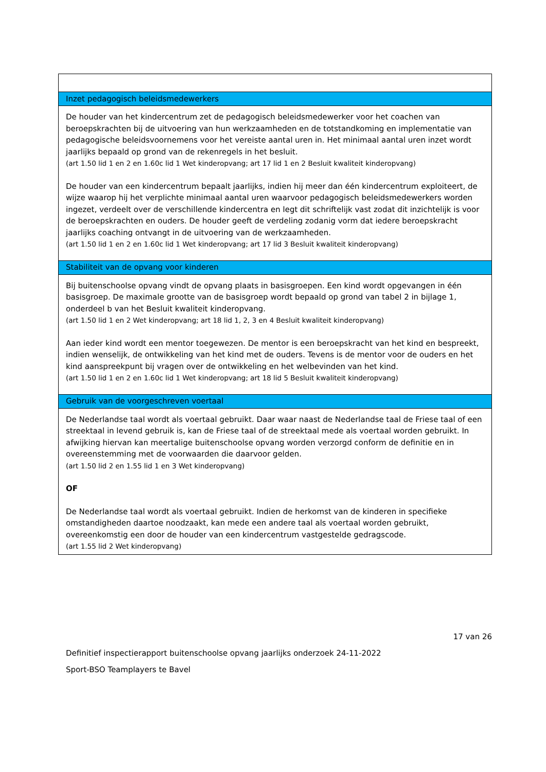| Inzet pedagogisch beleidsmedewerkers |
| De houder van het kindercentrum zet de pedagogisch beleidsmedewerker voor het coachen van beroepskrachten bij de uitvoering van hun werkzaamheden en de totstandkoming en implementatie van pedagogische beleidsvoornemens voor het vereiste aantal uren in. Het minimaal aantal uren inzet wordt jaarlijks bepaald op grond van de rekenregels in het besluit. (art 1.50 lid 1 en 2 en 1.60c lid 1 Wet kinderopvang; art 17 lid 1 en 2 Besluit kwaliteit kinderopvang) De houder van een kindercentrum bepaalt jaarlijks, indien hij meer dan één kindercentrum exploiteert, de wijze waarop hij het verplichte minimaal aantal uren waarvoor pedagogisch beleidsmedewerkers worden ingezet, verdeelt over de verschillende kindercentra en legt dit schriftelijk vast zodat dit inzichtelijk is voor de beroepskrachten en ouders. De houder geeft de verdeling zodanig vorm dat iedere beroepskracht jaarlijks coaching ontvangt in de uitvoering van de werkzaamheden. (art 1.50 lid 1 en 2 en 1.60c lid 1 Wet kinderopvang; art 17 lid 3 Besluit kwaliteit kinderopvang) |
| Stabiliteit van de opvang voor kinderen |
| Bij buitenschoolse opvang vindt de opvang plaats in basisgroepen. Een kind wordt opgevangen in één basisgroep. De maximale grootte van de basisgroep wordt bepaald op grond van tabel 2 in bijlage 1, onderdeel b van het Besluit kwaliteit kinderopvang. (art 1.50 lid 1 en 2 Wet kinderopvang; art 18 lid 1, 2, 3 en 4 Besluit kwaliteit kinderopvang) Aan ieder kind wordt een mentor toegewezen. De mentor is een beroepskracht van het kind en bespreekt, indien wenselijk, de ontwikkeling van het kind met de ouders. Tevens is de mentor voor de ouders en het kind aanspreekpunt bij vragen over de ontwikkeling en het welbevinden van het kind. (art 1.50 lid 1 en 2 en 1.60c lid 1 Wet kinderopvang; art 18 lid 5 Besluit kwaliteit kinderopvang) |
| Gebruik van de voorgeschreven voertaal |
| De Nederlandse taal wordt als voertaal gebruikt. Daar waar naast de Nederlandse taal de Friese taal of een streektaal in levend gebruik is, kan de Friese taal of de streektaal mede als voertaal worden gebruikt. In afwijking hiervan kan meertalige buitenschoolse opvang worden verzorgd conform de definitie en in overeenstemming met de voorwaarden die daarvoor gelden. (art 1.50 lid 2 en 1.55 lid 1 en 3 Wet kinderopvang) OF De Nederlandse taal wordt als voertaal gebruikt. Indien de herkomst van de kinderen in specifieke omstandigheden daartoe noodzaakt, kan mede een andere taal als voertaal worden gebruikt, overeenkomstig een door de houder van een kindercentrum vastgestelde gedragscode. (art 1.55 lid 2 Wet kinderopvang) |
17 van 26
Definitief inspectierapport buitenschoolse opvang jaarlijks onderzoek 24-11-2022
Sport-BSO Teamplayers te Bavel